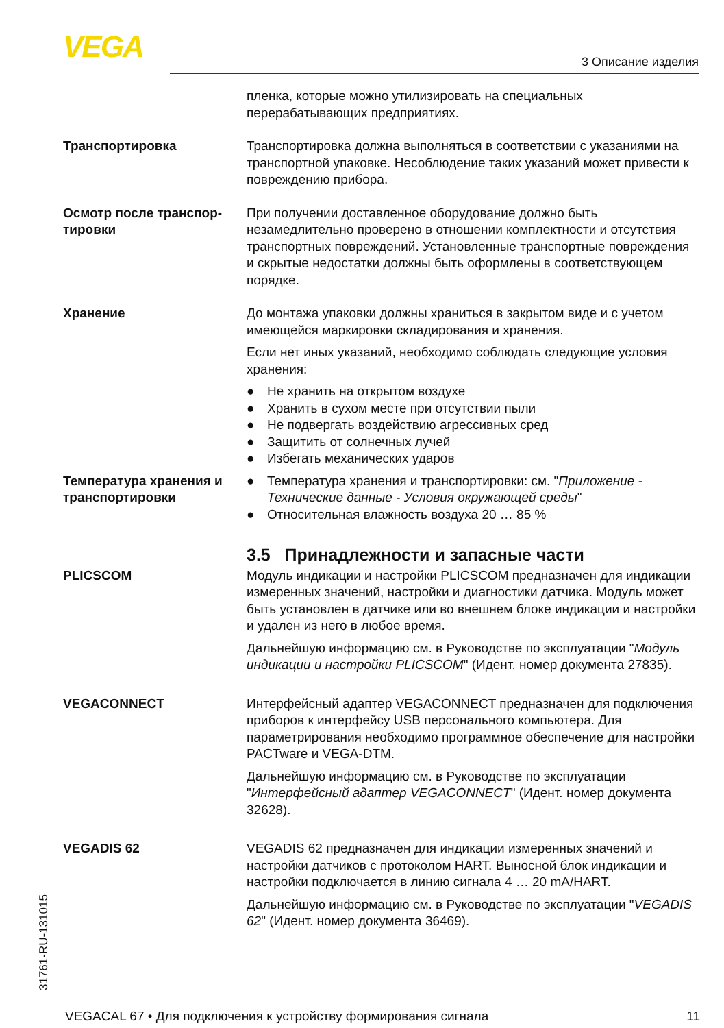VEGA 3 Описание изделия
пленка, которые можно утилизировать на специальных перерабатывающих предприятиях.
Транспортировка Транспортировка должна выполняться в соответствии с указаниями на транспортной упаковке. Несоблюдение таких указаний может привести к повреждению прибора.
Осмотр после транспор-тировки
При получении доставленное оборудование должно быть незамедлительно проверено в отношении комплектности и отсутствия транспортных повреждений. Установленные транспортные повреждения и скрытые недостатки должны быть оформлены в соответствующем порядке.
Хранение До монтажа упаковки должны храниться в закрытом виде и с учетом имеющейся маркировки складирования и хранения.
Если нет иных указаний, необходимо соблюдать следующие условия хранения:
● Не хранить на открытом воздухе
● Хранить в сухом месте при отсутствии пыли
● Не подвергать воздействию агрессивных сред
● Защитить от солнечных лучей
● Избегать механических ударов
Температура хранения и транспортировки
● Температура хранения и транспортировки: см. "Приложение - Технические данные - Условия окружающей среды"
● Относительная влажность воздуха 20 … 85 %
3.5 Принадлежности и запасные части
PLICSCOM Модуль индикации и настройки PLICSCOM предназначен для индикации измеренных значений, настройки и диагностики датчика. Модуль может быть установлен в датчике или во внешнем блоке индикации и настройки и удален из него в любое время.
Дальнейшую информацию см. в Руководстве по эксплуатации "Модуль индикации и настройки PLICSCOM" (Идент. номер документа 27835).
VEGACONNECT Интерфейсный адаптер VEGACONNECT предназначен для подключения приборов к интерфейсу USB персонального компьютера. Для параметрирования необходимо программное обеспечение для настройки PACTware и VEGA-DTM.
Дальнейшую информацию см. в Руководстве по эксплуатации "Интерфейсный адаптер VEGACONNECT" (Идент. номер документа 32628).
VEGADIS 62 VEGADIS 62 предназначен для индикации измеренных значений и настройки датчиков с протоколом HART. Выносной блок индикации и настройки подключается в линию сигнала 4 … 20 mA/HART.
Дальнейшую информацию см. в Руководстве по эксплуатации "VEGADIS 62" (Идент. номер документа 36469).
31761-RU-131015
VEGACAL 67 • Для подключения к устройству формирования сигнала 11